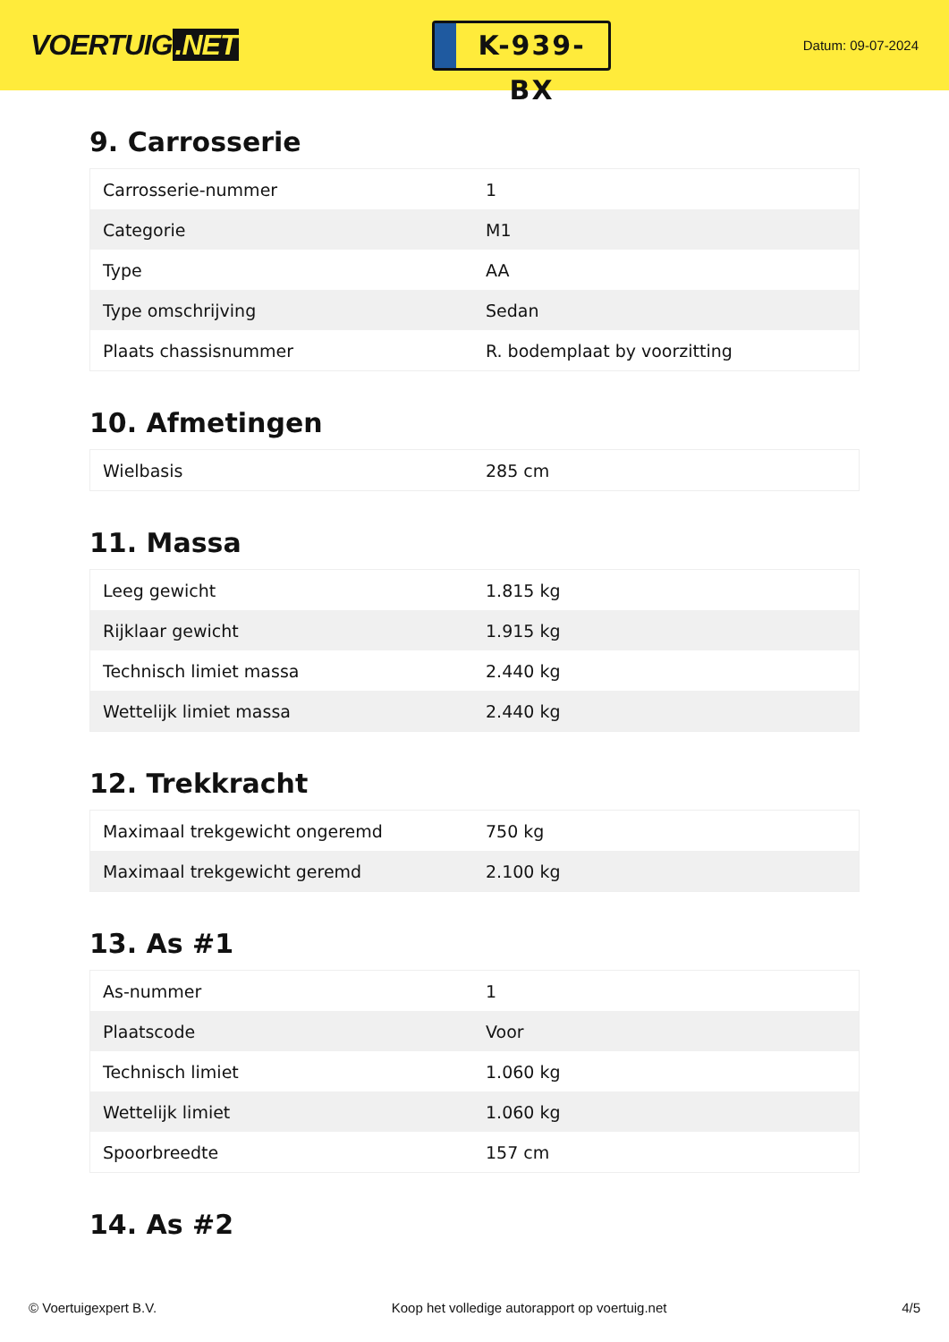VOERTUIG.NET
K-939-BX
Datum: 09-07-2024
9. Carrosserie
| Carrosserie-nummer | 1 |
| Categorie | M1 |
| Type | AA |
| Type omschrijving | Sedan |
| Plaats chassisnummer | R. bodemplaat by voorzitting |
10. Afmetingen
| Wielbasis | 285 cm |
11. Massa
| Leeg gewicht | 1.815 kg |
| Rijklaar gewicht | 1.915 kg |
| Technisch limiet massa | 2.440 kg |
| Wettelijk limiet massa | 2.440 kg |
12. Trekkracht
| Maximaal trekgewicht ongeremd | 750 kg |
| Maximaal trekgewicht geremd | 2.100 kg |
13. As #1
| As-nummer | 1 |
| Plaatscode | Voor |
| Technisch limiet | 1.060 kg |
| Wettelijk limiet | 1.060 kg |
| Spoorbreedte | 157 cm |
14. As #2
© Voertuigexpert B.V. Koop het volledige autorapport op voertuig.net 4/5